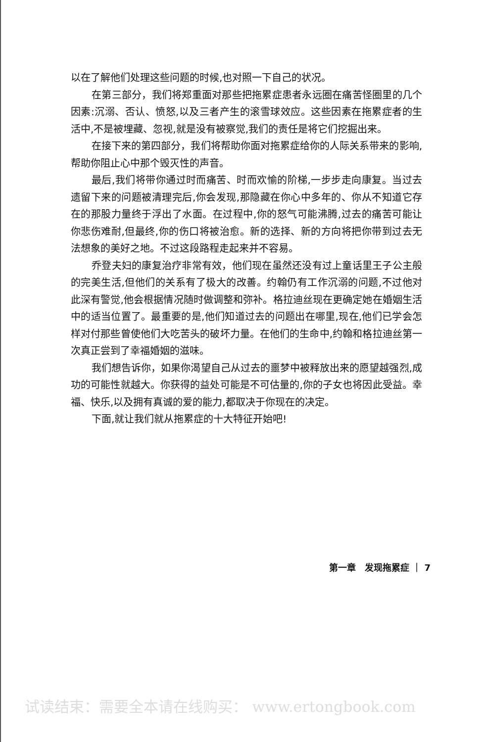以在了解他们处理这些问题的时候,也对照一下自己的状况。
在第三部分，我们将郑重面对那些把拖累症患者永远圈在痛苦怪圈里的几个因素:沉溺、否认、愤怒,以及三者产生的滚雪球效应。这些因素在拖累症者的生活中,不是被埋藏、忽视,就是没有被察觉,我们的责任是将它们挖掘出来。
在接下来的第四部分，我们将帮助你面对拖累症给你的人际关系带来的影响,帮助你阻止心中那个毁灭性的声音。
最后,我们将带你通过时而痛苦、时而欢愉的阶梯,一步步走向康复。当过去遗留下来的问题被清理完后,你会发现,那隐藏在你心中多年的、你从不知道它存在的那股力量终于浮出了水面。在过程中,你的怒气可能沸腾,过去的痛苦可能让你悲伤难耐,但最终,你的伤口将被治愈。新的选择、新的方向将把你带到过去无法想象的美好之地。不过这段路程走起来并不容易。
乔登夫妇的康复治疗非常有效，他们现在虽然还没有过上童话里王子公主般的完美生活,但他们的关系有了极大的改善。约翰仍有工作沉溺的问题,不过他对此深有警觉,他会根据情况随时做调整和弥补。格拉迪丝现在更确定她在婚姻生活中的适当位置了。最重要的是,他们知道过去的问题出在哪里,现在,他们已学会怎样对付那些曾使他们大吃苦头的破坏力量。在他们的生命中,约翰和格拉迪丝第一次真正尝到了幸福婚姻的滋味。
我们想告诉你，如果你渴望自己从过去的噩梦中被释放出来的愿望越强烈,成功的可能性就越大。你获得的益处可能是不可估量的,你的子女也将因此受益。幸福、快乐,以及拥有真诚的爱的能力,都取决于你现在的决定。
下面,就让我们就从拖累症的十大特征开始吧!
第一章　发现拖累症 ｜ 7
试读结束：需要全本请在线购买： www.ertongbook.com